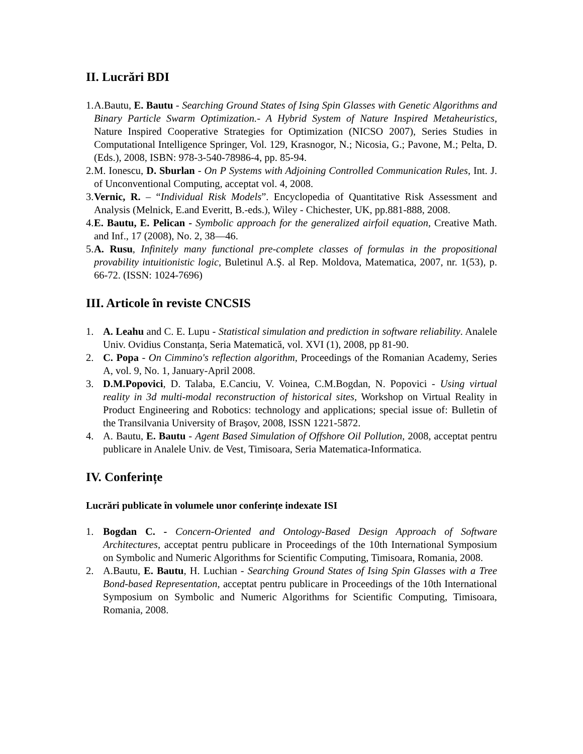II. Lucrări BDI
1. A.Bautu, E. Bautu - Searching Ground States of Ising Spin Glasses with Genetic Algorithms and Binary Particle Swarm Optimization.- A Hybrid System of Nature Inspired Metaheuristics, Nature Inspired Cooperative Strategies for Optimization (NICSO 2007), Series Studies in Computational Intelligence Springer, Vol. 129, Krasnogor, N.; Nicosia, G.; Pavone, M.; Pelta, D. (Eds.), 2008, ISBN: 978-3-540-78986-4, pp. 85-94.
2. M. Ionescu, D. Sburlan - On P Systems with Adjoining Controlled Communication Rules, Int. J. of Unconventional Computing, acceptat vol. 4, 2008.
3. Vernic, R. – “Individual Risk Models”. Encyclopedia of Quantitative Risk Assessment and Analysis (Melnick, E.and Everitt, B.-eds.), Wiley - Chichester, UK, pp.881-888, 2008.
4. E. Bautu, E. Pelican - Symbolic approach for the generalized airfoil equation, Creative Math. and Inf., 17 (2008), No. 2, 38—46.
5. A. Rusu, Infinitely many functional pre-complete classes of formulas in the propositional provability intuitionistic logic, Buletinul A.Ş. al Rep. Moldova, Matematica, 2007, nr. 1(53), p. 66-72. (ISSN: 1024-7696)
III. Articole în reviste CNCSIS
1. A. Leahu and C. E. Lupu - Statistical simulation and prediction in software reliability. Analele Univ. Ovidius Constanța, Seria Matematică, vol. XVI (1), 2008, pp 81-90.
2. C. Popa - On Cimmino's reflection algorithm, Proceedings of the Romanian Academy, Series A, vol. 9, No. 1, January-April 2008.
3. D.M.Popovici, D. Talaba, E.Canciu, V. Voinea, C.M.Bogdan, N. Popovici - Using virtual reality in 3d multi-modal reconstruction of historical sites, Workshop on Virtual Reality in Product Engineering and Robotics: technology and applications; special issue of: Bulletin of the Transilvania University of Braşov, 2008, ISSN 1221-5872.
4. A. Bautu, E. Bautu - Agent Based Simulation of Offshore Oil Pollution, 2008, acceptat pentru publicare in Analele Univ. de Vest, Timisoara, Seria Matematica-Informatica.
IV. Conferințe
Lucrări publicate în volumele unor conferințe indexate ISI
1. Bogdan C. - Concern-Oriented and Ontology-Based Design Approach of Software Architectures, acceptat pentru publicare in Proceedings of the 10th International Symposium on Symbolic and Numeric Algorithms for Scientific Computing, Timisoara, Romania, 2008.
2. A.Bautu, E. Bautu, H. Luchian - Searching Ground States of Ising Spin Glasses with a Tree Bond-based Representation, acceptat pentru publicare in Proceedings of the 10th International Symposium on Symbolic and Numeric Algorithms for Scientific Computing, Timisoara, Romania, 2008.